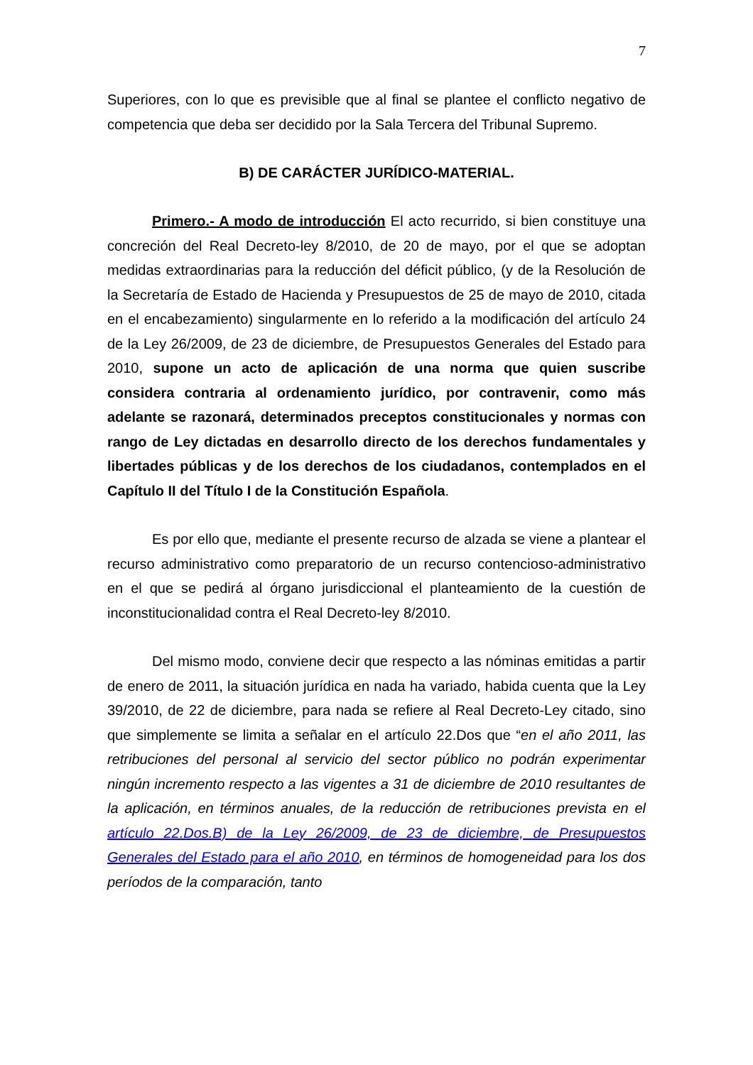7
Superiores, con lo que es previsible que al final se plantee el conflicto negativo de competencia que deba ser decidido por la Sala Tercera del Tribunal Supremo.
B) DE CARÁCTER JURÍDICO-MATERIAL.
Primero.- A modo de introducción El acto recurrido, si bien constituye una concreción del Real Decreto-ley 8/2010, de 20 de mayo, por el que se adoptan medidas extraordinarias para la reducción del déficit público, (y de la Resolución de la Secretaría de Estado de Hacienda y Presupuestos de 25 de mayo de 2010, citada en el encabezamiento) singularmente en lo referido a la modificación del artículo 24 de la Ley 26/2009, de 23 de diciembre, de Presupuestos Generales del Estado para 2010, supone un acto de aplicación de una norma que quien suscribe considera contraria al ordenamiento jurídico, por contravenir, como más adelante se razonará, determinados preceptos constitucionales y normas con rango de Ley dictadas en desarrollo directo de los derechos fundamentales y libertades públicas y de los derechos de los ciudadanos, contemplados en el Capítulo II del Título I de la Constitución Española.
Es por ello que, mediante el presente recurso de alzada se viene a plantear el recurso administrativo como preparatorio de un recurso contencioso-administrativo en el que se pedirá al órgano jurisdiccional el planteamiento de la cuestión de inconstitucionalidad contra el Real Decreto-ley 8/2010.
Del mismo modo, conviene decir que respecto a las nóminas emitidas a partir de enero de 2011, la situación jurídica en nada ha variado, habida cuenta que la Ley 39/2010, de 22 de diciembre, para nada se refiere al Real Decreto-Ley citado, sino que simplemente se limita a señalar en el artículo 22.Dos que “en el año 2011, las retribuciones del personal al servicio del sector público no podrán experimentar ningún incremento respecto a las vigentes a 31 de diciembre de 2010 resultantes de la aplicación, en términos anuales, de la reducción de retribuciones prevista en el artículo 22.Dos.B) de la Ley 26/2009, de 23 de diciembre, de Presupuestos Generales del Estado para el año 2010, en términos de homogeneidad para los dos períodos de la comparación, tanto